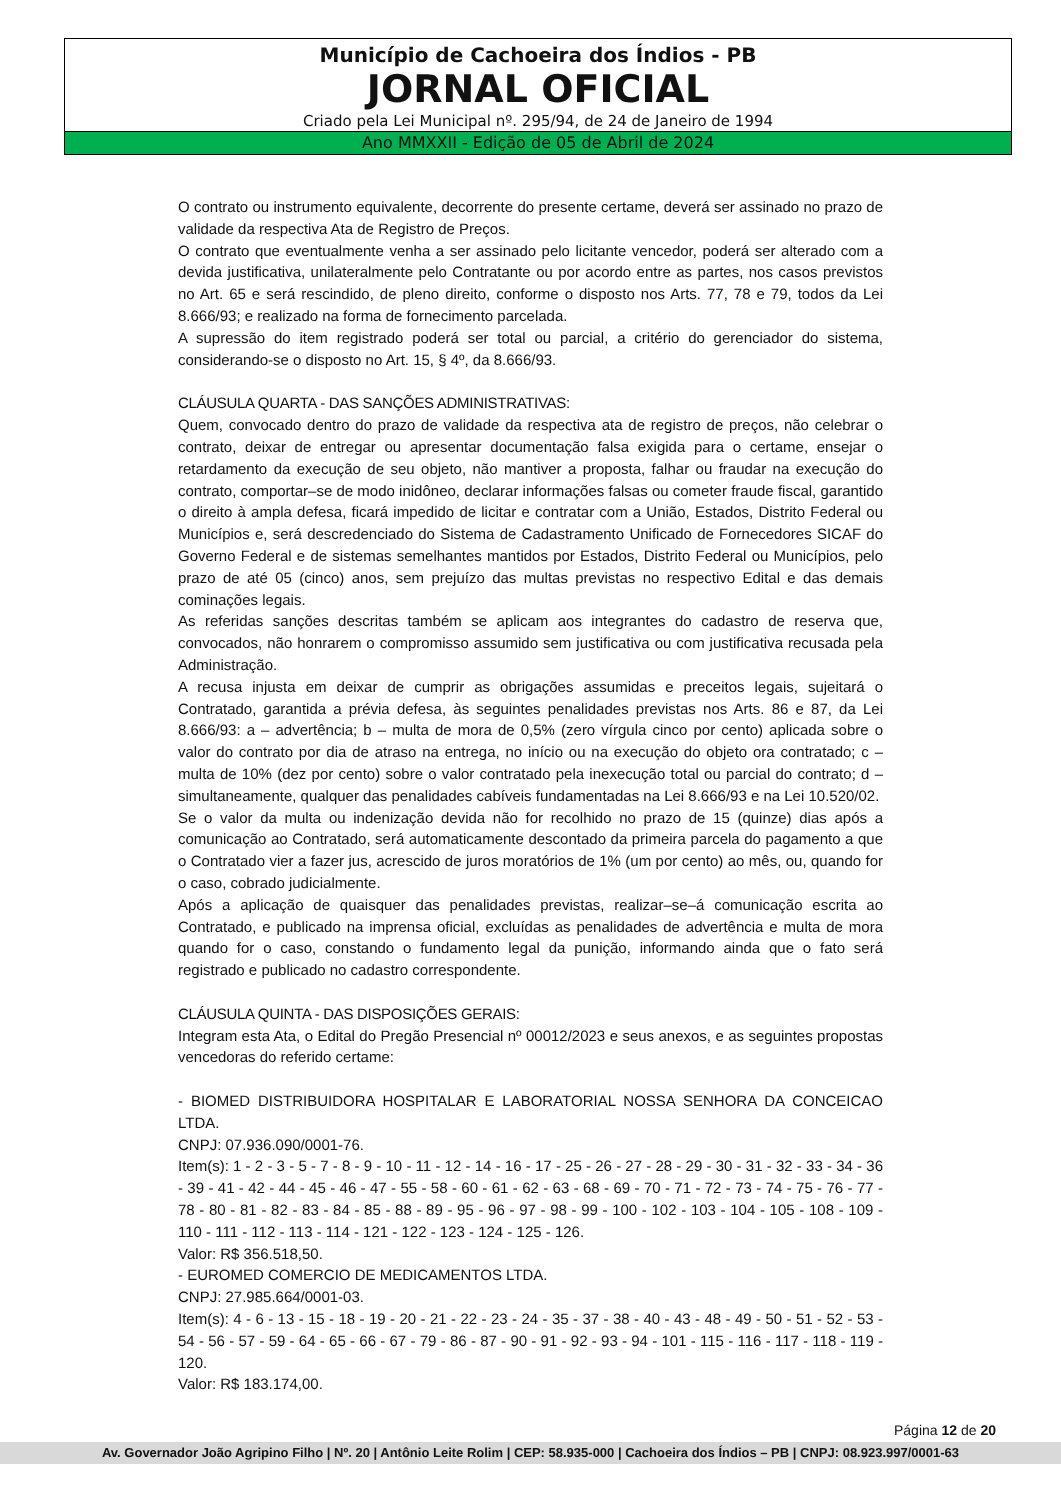Município de Cachoeira dos Índios - PB
JORNAL OFICIAL
Criado pela Lei Municipal nº. 295/94, de 24 de Janeiro de 1994
Ano MMXXII - Edição de 05 de Abril de 2024
O contrato ou instrumento equivalente, decorrente do presente certame, deverá ser assinado no prazo de validade da respectiva Ata de Registro de Preços.
O contrato que eventualmente venha a ser assinado pelo licitante vencedor, poderá ser alterado com a devida justificativa, unilateralmente pelo Contratante ou por acordo entre as partes, nos casos previstos no Art. 65 e será rescindido, de pleno direito, conforme o disposto nos Arts. 77, 78 e 79, todos da Lei 8.666/93; e realizado na forma de fornecimento parcelada.
A supressão do item registrado poderá ser total ou parcial, a critério do gerenciador do sistema, considerando-se o disposto no Art. 15, § 4º, da 8.666/93.
CLÁUSULA QUARTA - DAS SANÇÕES ADMINISTRATIVAS:
Quem, convocado dentro do prazo de validade da respectiva ata de registro de preços, não celebrar o contrato, deixar de entregar ou apresentar documentação falsa exigida para o certame, ensejar o retardamento da execução de seu objeto, não mantiver a proposta, falhar ou fraudar na execução do contrato, comportar–se de modo inidôneo, declarar informações falsas ou cometer fraude fiscal, garantido o direito à ampla defesa, ficará impedido de licitar e contratar com a União, Estados, Distrito Federal ou Municípios e, será descredenciado do Sistema de Cadastramento Unificado de Fornecedores SICAF do Governo Federal e de sistemas semelhantes mantidos por Estados, Distrito Federal ou Municípios, pelo prazo de até 05 (cinco) anos, sem prejuízo das multas previstas no respectivo Edital e das demais cominações legais.
As referidas sanções descritas também se aplicam aos integrantes do cadastro de reserva que, convocados, não honrarem o compromisso assumido sem justificativa ou com justificativa recusada pela Administração.
A recusa injusta em deixar de cumprir as obrigações assumidas e preceitos legais, sujeitará o Contratado, garantida a prévia defesa, às seguintes penalidades previstas nos Arts. 86 e 87, da Lei 8.666/93: a – advertência; b – multa de mora de 0,5% (zero vírgula cinco por cento) aplicada sobre o valor do contrato por dia de atraso na entrega, no início ou na execução do objeto ora contratado; c – multa de 10% (dez por cento) sobre o valor contratado pela inexecução total ou parcial do contrato; d – simultaneamente, qualquer das penalidades cabíveis fundamentadas na Lei 8.666/93 e na Lei 10.520/02.
Se o valor da multa ou indenização devida não for recolhido no prazo de 15 (quinze) dias após a comunicação ao Contratado, será automaticamente descontado da primeira parcela do pagamento a que o Contratado vier a fazer jus, acrescido de juros moratórios de 1% (um por cento) ao mês, ou, quando for o caso, cobrado judicialmente.
Após a aplicação de quaisquer das penalidades previstas, realizar–se–á comunicação escrita ao Contratado, e publicado na imprensa oficial, excluídas as penalidades de advertência e multa de mora quando for o caso, constando o fundamento legal da punição, informando ainda que o fato será registrado e publicado no cadastro correspondente.
CLÁUSULA QUINTA - DAS DISPOSIÇÕES GERAIS:
Integram esta Ata, o Edital do Pregão Presencial nº 00012/2023 e seus anexos, e as seguintes propostas vencedoras do referido certame:
- BIOMED DISTRIBUIDORA HOSPITALAR E LABORATORIAL NOSSA SENHORA DA CONCEICAO LTDA.
CNPJ: 07.936.090/0001-76.
Item(s): 1 - 2 - 3 - 5 - 7 - 8 - 9 - 10 - 11 - 12 - 14 - 16 - 17 - 25 - 26 - 27 - 28 - 29 - 30 - 31 - 32 - 33 - 34 - 36 - 39 - 41 - 42 - 44 - 45 - 46 - 47 - 55 - 58 - 60 - 61 - 62 - 63 - 68 - 69 - 70 - 71 - 72 - 73 - 74 - 75 - 76 - 77 - 78 - 80 - 81 - 82 - 83 - 84 - 85 - 88 - 89 - 95 - 96 - 97 - 98 - 99 - 100 - 102 - 103 - 104 - 105 - 108 - 109 - 110 - 111 - 112 - 113 - 114 - 121 - 122 - 123 - 124 - 125 - 126.
Valor: R$ 356.518,50.
- EUROMED COMERCIO DE MEDICAMENTOS LTDA.
CNPJ: 27.985.664/0001-03.
Item(s): 4 - 6 - 13 - 15 - 18 - 19 - 20 - 21 - 22 - 23 - 24 - 35 - 37 - 38 - 40 - 43 - 48 - 49 - 50 - 51 - 52 - 53 - 54 - 56 - 57 - 59 - 64 - 65 - 66 - 67 - 79 - 86 - 87 - 90 - 91 - 92 - 93 - 94 - 101 - 115 - 116 - 117 - 118 - 119 - 120.
Valor: R$ 183.174,00.
Página 12 de 20
Av. Governador João Agripino Filho | Nº. 20 | Antônio Leite Rolim | CEP: 58.935-000 | Cachoeira dos Índios – PB | CNPJ: 08.923.997/0001-63